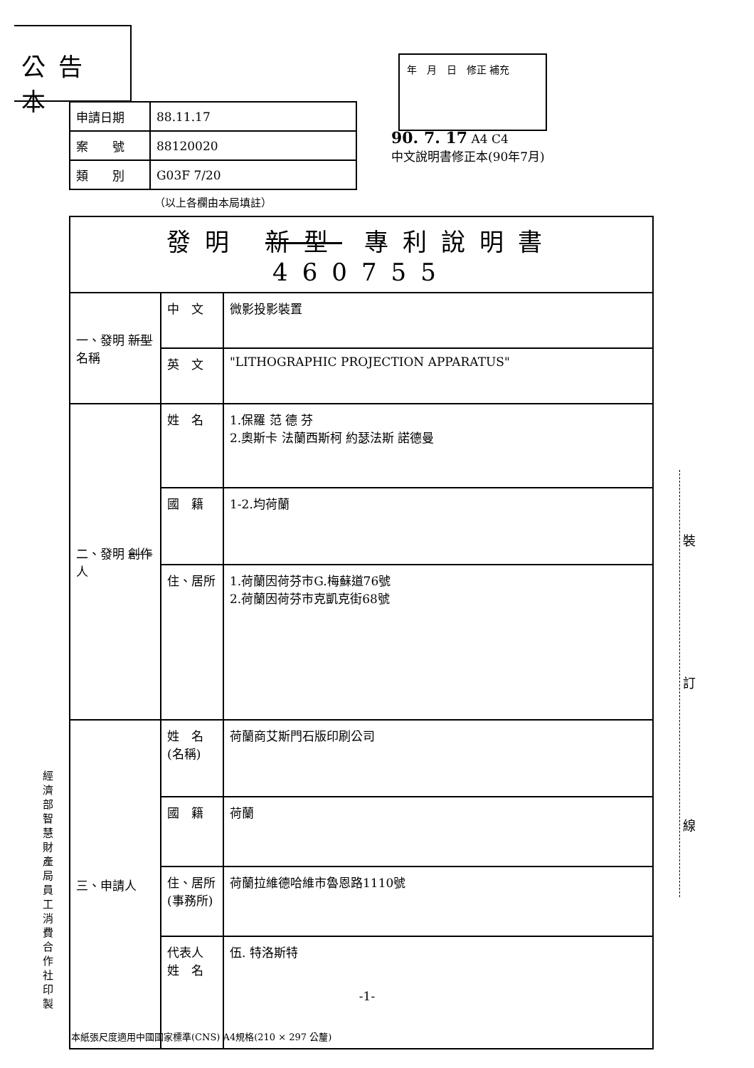公告本
| 申請日期 | 88.11.17 |
| 案 號 | 88120020 |
| 類 別 | G03F 7/20 |
（以上各欄由本局填註）
年　月　日　修正 補充
90. 7. 17 A4 C4
中文說明書修正本(90年7月)
| 發明 新型 專利說明書 460755 | | |
| 一、發明 新型 名稱 | 中 文 | 微影投影裝置 |
| | 英 文 | "LITHOGRAPHIC PROJECTION APPARATUS" |
| 二、發明 創作 人 | 姓 名 | 1.保羅 范 德 芬 2.奧斯卡 法蘭西斯柯 約瑟法斯 諾德曼 |
| | 國 籍 | 1-2.均荷蘭 |
| | 住、居所 | 1.荷蘭因荷芬市G.梅蘇道76號 2.荷蘭因荷芬市克凱克街68號 |
| 三、申請人 | 姓 名 (名稱) | 荷蘭商艾斯門石版印刷公司 |
| | 國 籍 | 荷蘭 |
| | 住、居所 (事務所) | 荷蘭拉維德哈維市魯恩路1110號 |
| | 代表人 姓 名 | 伍. 特洛斯特 -1- |
經濟部智慧財產局員工消費合作社印製
裝
訂
線
本紙張尺度適用中國國家標準(CNS) A4規格(210 × 297 公釐)